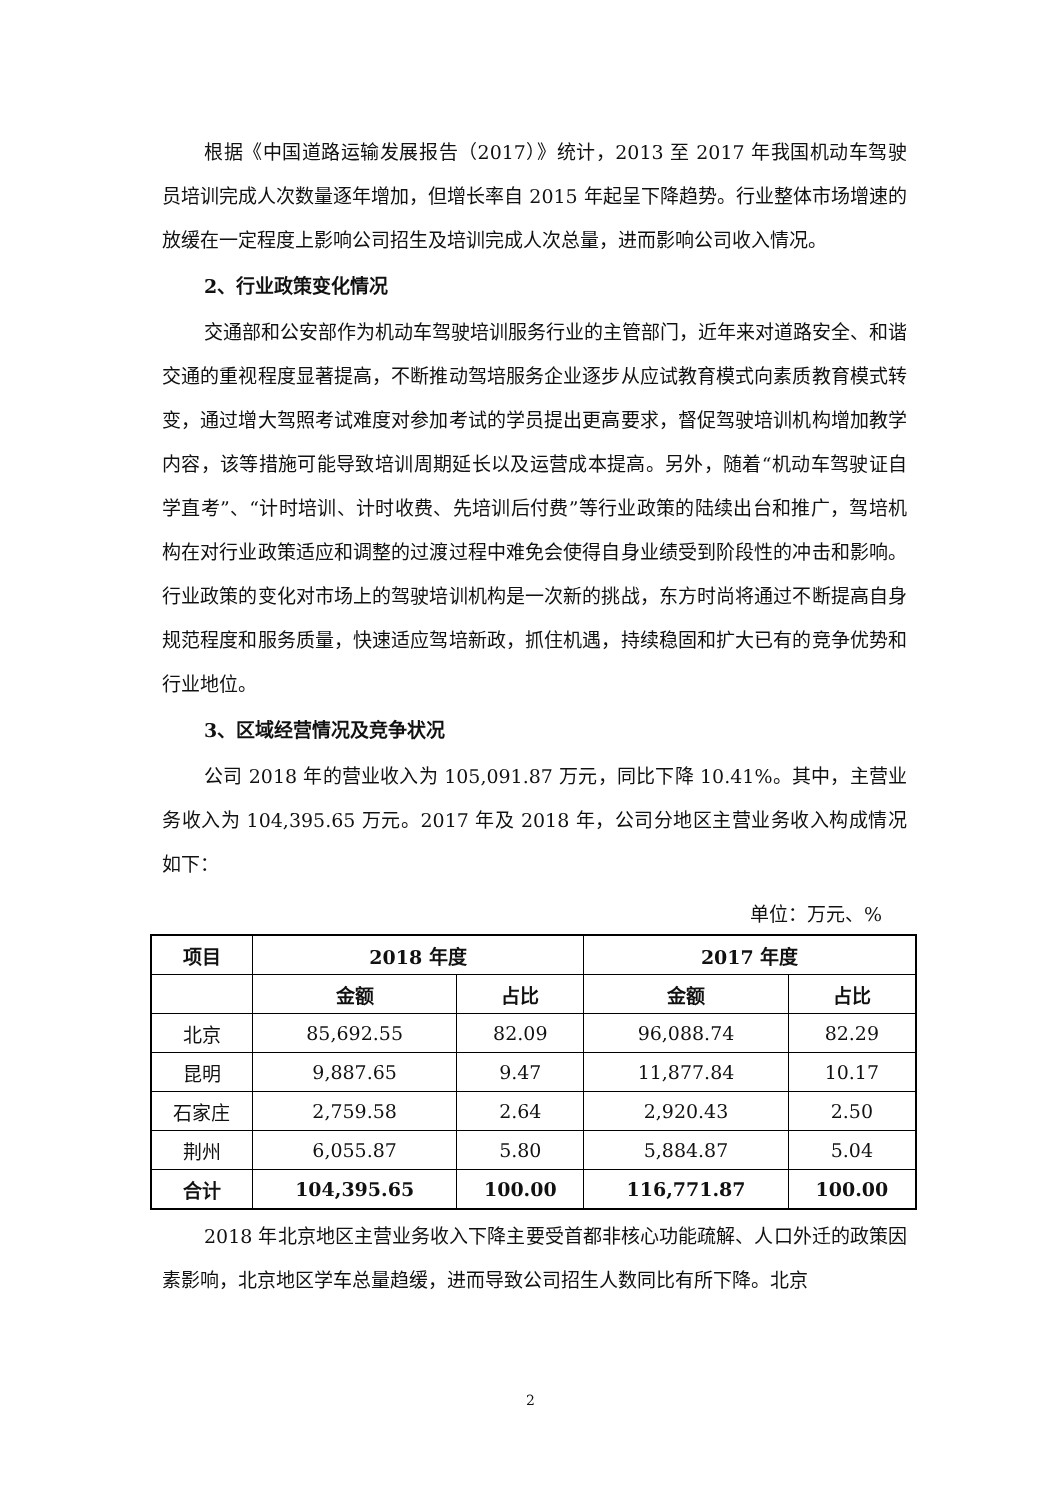根据《中国道路运输发展报告（2017）》统计，2013 至 2017 年我国机动车驾驶员培训完成人次数量逐年增加，但增长率自 2015 年起呈下降趋势。行业整体市场增速的放缓在一定程度上影响公司招生及培训完成人次总量，进而影响公司收入情况。
2、行业政策变化情况
交通部和公安部作为机动车驾驶培训服务行业的主管部门，近年来对道路安全、和谐交通的重视程度显著提高，不断推动驾培服务企业逐步从应试教育模式向素质教育模式转变，通过增大驾照考试难度对参加考试的学员提出更高要求，督促驾驶培训机构增加教学内容，该等措施可能导致培训周期延长以及运营成本提高。另外，随着“机动车驾驶证自学直考”、“计时培训、计时收费、先培训后付费”等行业政策的陆续出台和推广，驾培机构在对行业政策适应和调整的过渡过程中难免会使得自身业绩受到阶段性的冲击和影响。行业政策的变化对市场上的驾驶培训机构是一次新的挑战，东方时尚将通过不断提高自身规范程度和服务质量，快速适应驾培新政，抓住机遇，持续稳固和扩大已有的竞争优势和行业地位。
3、区域经营情况及竞争状况
公司 2018 年的营业收入为 105,091.87 万元，同比下降 10.41%。其中，主营业务收入为 104,395.65 万元。2017 年及 2018 年，公司分地区主营业务收入构成情况如下：
单位：万元、%
| 项目 | 2018 年度 | | 2017 年度 | |
| --- | --- | --- | --- | --- |
| | 金额 | 占比 | 金额 | 占比 |
| 北京 | 85,692.55 | 82.09 | 96,088.74 | 82.29 |
| 昆明 | 9,887.65 | 9.47 | 11,877.84 | 10.17 |
| 石家庄 | 2,759.58 | 2.64 | 2,920.43 | 2.50 |
| 荆州 | 6,055.87 | 5.80 | 5,884.87 | 5.04 |
| 合计 | 104,395.65 | 100.00 | 116,771.87 | 100.00 |
2018 年北京地区主营业务收入下降主要受首都非核心功能疏解、人口外迁的政策因素影响，北京地区学车总量趋缓，进而导致公司招生人数同比有所下降。北京
2